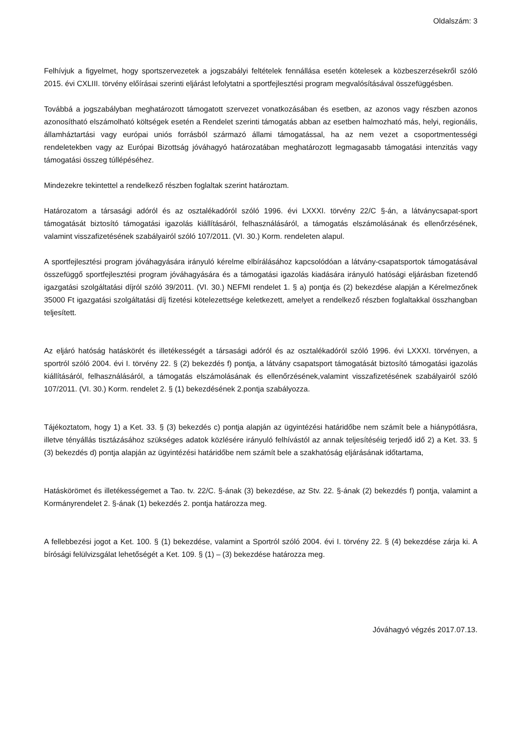Oldalszám: 3
Felhívjuk a figyelmet, hogy sportszervezetek a jogszabályi feltételek fennállása esetén kötelesek a közbeszerzésekről szóló 2015. évi CXLIII. törvény előírásai szerinti eljárást lefolytatni a sportfejlesztési program megvalósításával összefüggésben.
Továbbá a jogszabályban meghatározott támogatott szervezet vonatkozásában és esetben, az azonos vagy részben azonos azonosítható elszámolható költségek esetén a Rendelet szerinti támogatás abban az esetben halmozható más, helyi, regionális, államháztartási vagy európai uniós forrásból származó állami támogatással, ha az nem vezet a csoportmentességi rendeletekben vagy az Európai Bizottság jóváhagyó határozatában meghatározott legmagasabb támogatási intenzitás vagy támogatási összeg túllépéséhez.
Mindezekre tekintettel a rendelkező részben foglaltak szerint határoztam.
Határozatom a társasági adóról és az osztalékadóról szóló 1996. évi LXXXI. törvény 22/C §-án, a látványcsapat-sport támogatását biztosító támogatási igazolás kiállításáról, felhasználásáról, a támogatás elszámolásának és ellenőrzésének, valamint visszafizetésének szabályairól szóló 107/2011. (VI. 30.) Korm. rendeleten alapul.
A sportfejlesztési program jóváhagyására irányuló kérelme elbírálásához kapcsolódóan a látvány-csapatsportok támogatásával összefüggő sportfejlesztési program jóváhagyására és a támogatási igazolás kiadására irányuló hatósági eljárásban fizetendő igazgatási szolgáltatási díjról szóló 39/2011. (VI. 30.) NEFMI rendelet 1. § a) pontja és (2) bekezdése alapján a Kérelmezőnek 35000 Ft igazgatási szolgáltatási díj fizetési kötelezettsége keletkezett, amelyet a rendelkező részben foglaltakkal összhangban teljesített.
Az eljáró hatóság hatáskörét és illetékességét a társasági adóról és az osztalékadóról szóló 1996. évi LXXXI. törvényen, a sportról szóló 2004. évi I. törvény 22. § (2) bekezdés f) pontja, a látvány csapatsport támogatását biztosító támogatási igazolás kiállításáról, felhasználásáról, a támogatás elszámolásának és ellenőrzésének,valamint visszafizetésének szabályairól szóló 107/2011. (VI. 30.) Korm. rendelet 2. § (1) bekezdésének 2.pontja szabályozza.
Tájékoztatom, hogy 1) a Ket. 33. § (3) bekezdés c) pontja alapján az ügyintézési határidőbe nem számít bele a hiánypótlásra, illetve tényállás tisztázásához szükséges adatok közlésére irányuló felhívástól az annak teljesítéséig terjedő idő 2) a Ket. 33. § (3) bekezdés d) pontja alapján az ügyintézési határidőbe nem számít bele a szakhatóság eljárásának időtartama,
Hatáskörömet és illetékességemet a Tao. tv. 22/C. §-ának (3) bekezdése, az Stv. 22. §-ának (2) bekezdés f) pontja, valamint a Kormányrendelet 2. §-ának (1) bekezdés 2. pontja határozza meg.
A fellebbezési jogot a Ket. 100. § (1) bekezdése, valamint a Sportról szóló 2004. évi I. törvény 22. § (4) bekezdése zárja ki. A bírósági felülvizsgálat lehetőségét a Ket. 109. § (1) – (3) bekezdése határozza meg.
Jóváhagyó végzés 2017.07.13.